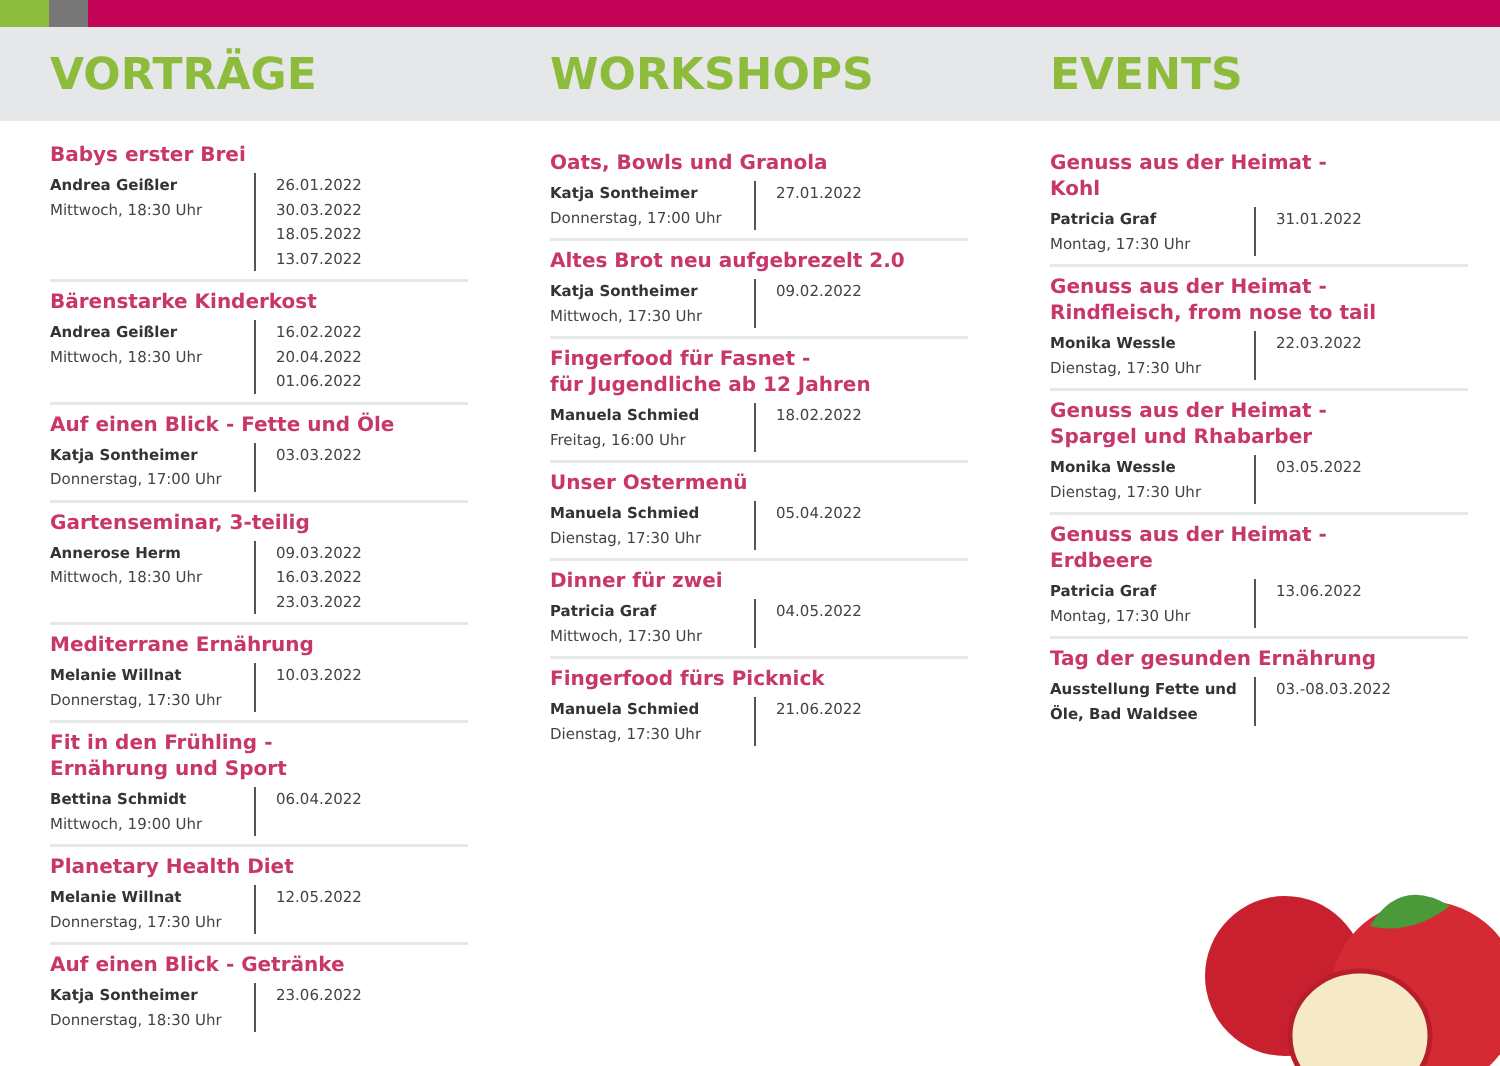VORTRÄGE WORKSHOPS EVENTS
Babys erster Brei
Andrea Geißler
Mittwoch, 18:30 Uhr
26.01.2022
30.03.2022
18.05.2022
13.07.2022
Bärenstarke Kinderkost
Andrea Geißler
Mittwoch, 18:30 Uhr
16.02.2022
20.04.2022
01.06.2022
Auf einen Blick - Fette und Öle
Katja Sontheimer
Donnerstag, 17:00 Uhr
03.03.2022
Gartenseminar, 3-teilig
Annerose Herm
Mittwoch, 18:30 Uhr
09.03.2022
16.03.2022
23.03.2022
Mediterrane Ernährung
Melanie Willnat
Donnerstag, 17:30 Uhr
10.03.2022
Fit in den Frühling -
Ernährung und Sport
Bettina Schmidt
Mittwoch, 19:00 Uhr
06.04.2022
Planetary Health Diet
Melanie Willnat
Donnerstag, 17:30 Uhr
12.05.2022
Auf einen Blick - Getränke
Katja Sontheimer
Donnerstag, 18:30 Uhr
23.06.2022
Oats, Bowls und Granola
Katja Sontheimer
Donnerstag, 17:00 Uhr
27.01.2022
Altes Brot neu aufgebrezelt 2.0
Katja Sontheimer
Mittwoch, 17:30 Uhr
09.02.2022
Fingerfood für Fasnet -
für Jugendliche ab 12 Jahren
Manuela Schmied
Freitag, 16:00 Uhr
18.02.2022
Unser Ostermenü
Manuela Schmied
Dienstag, 17:30 Uhr
05.04.2022
Dinner für zwei
Patricia Graf
Mittwoch, 17:30 Uhr
04.05.2022
Fingerfood fürs Picknick
Manuela Schmied
Dienstag, 17:30 Uhr
21.06.2022
Genuss aus der Heimat -
Kohl
Patricia Graf
Montag, 17:30 Uhr
31.01.2022
Genuss aus der Heimat -
Rindfleisch, from nose to tail
Monika Wessle
Dienstag, 17:30 Uhr
22.03.2022
Genuss aus der Heimat -
Spargel und Rhabarber
Monika Wessle
Dienstag, 17:30 Uhr
03.05.2022
Genuss aus der Heimat -
Erdbeere
Patricia Graf
Montag, 17:30 Uhr
13.06.2022
Tag der gesunden Ernährung
Ausstellung Fette und Öle, Bad Waldsee
03.-08.03.2022